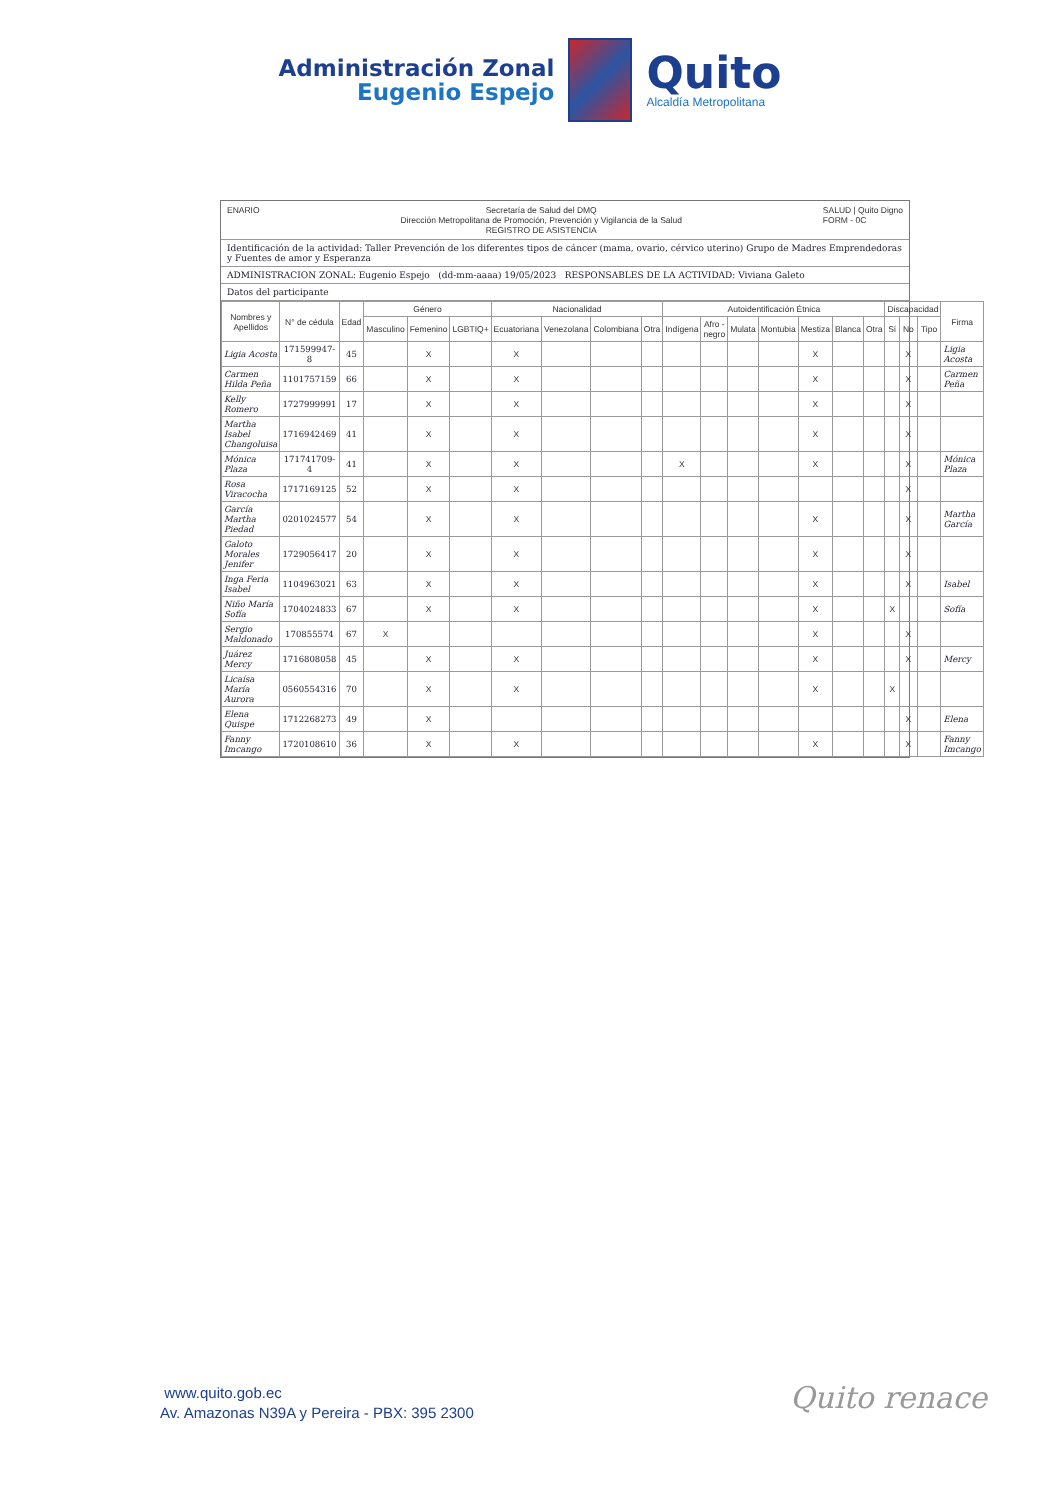Administración Zonal
Eugenio Espejo
Quito
Alcaldía Metropolitana
ENARIO Secretaría de Salud del DMQ
Dirección Metropolitana de Promoción, Prevención y Vigilancia de la Salud
REGISTRO DE ASISTENCIA
SALUD | Quito Digno
FORM - 0C
Identificación de la actividad: Taller Prevención de los diferentes tipos de cáncer (mama, ovario, cérvico uterino) Grupo de Madres Emprendedoras y Fuentes de amor y Esperanza
ADMINISTRACION ZONAL: Eugenio Espejo (dd-mm-aaaa) 19/05/2023 RESPONSABLES DE LA ACTIVIDAD: Viviana Galeto
Datos del participante
| Nombres y Apellidos | N° de cédula | Edad | Género | | | Nacionalidad | | | | Autoidentificación Étnica | | | | | | | Discapacidad | | | Firma |
| --- | --- | --- | --- | --- | --- | --- | --- | --- | --- | --- | --- | --- | --- | --- | --- | --- | --- | --- | --- | --- |
| | | | Masculino | Femenino | LGBTIQ+ | Ecuatoriana | Venezolana | Colombiana | Otra | Indígena | Afro - negro | Mulata | Montubia | Mestiza | Blanca | Otra | Sí | No | Tipo | |
| Ligia Acosta | 171599947-8 | 45 | | X | | X | | | | | | | | X | | | | X | | Ligia Acosta |
| Carmen Hilda Peña | 1101757159 | 66 | | X | | X | | | | | | | | X | | | | X | | Carmen Peña |
| Kelly Romero | 1727999991 | 17 | | X | | X | | | | | | | | X | | | | X | | |
| Martha Isabel Changoluisa | 1716942469 | 41 | | X | | X | | | | | | | | X | | | | X | | |
| Mónica Plaza | 171741709-4 | 41 | | X | | X | | | | X | | | | X | | | | X | | Mónica Plaza |
| Rosa Viracocha | 1717169125 | 52 | | X | | X | | | | | | | | | | | | X | | |
| García Martha Piedad | 0201024577 | 54 | | X | | X | | | | | | | | X | | | | X | | Martha García |
| Galoto Morales Jenifer | 1729056417 | 20 | | X | | X | | | | | | | | X | | | | X | | |
| Inga Feria Isabel | 1104963021 | 63 | | X | | X | | | | | | | | X | | | | X | | Isabel |
| Niño María Sofía | 1704024833 | 67 | | X | | X | | | | | | | | X | | | X | | | Sofía |
| Sergio Maldonado | 170855574 | 67 | X | | | | | | | | | | | X | | | | X | | |
| Juárez Mercy | 1716808058 | 45 | | X | | X | | | | | | | | X | | | | X | | Mercy |
| Licaísa María Aurora | 0560554316 | 70 | | X | | X | | | | | | | | X | | | X | | | |
| Elena Quispe | 1712268273 | 49 | | X | | | | | | | | | | | | | | X | | Elena |
| Fanny Imcango | 1720108610 | 36 | | X | | X | | | | | | | | X | | | | X | | Fanny Imcango |
www.quito.gob.ec
Av. Amazonas N39A y Pereira - PBX: 395 2300
Quito renace